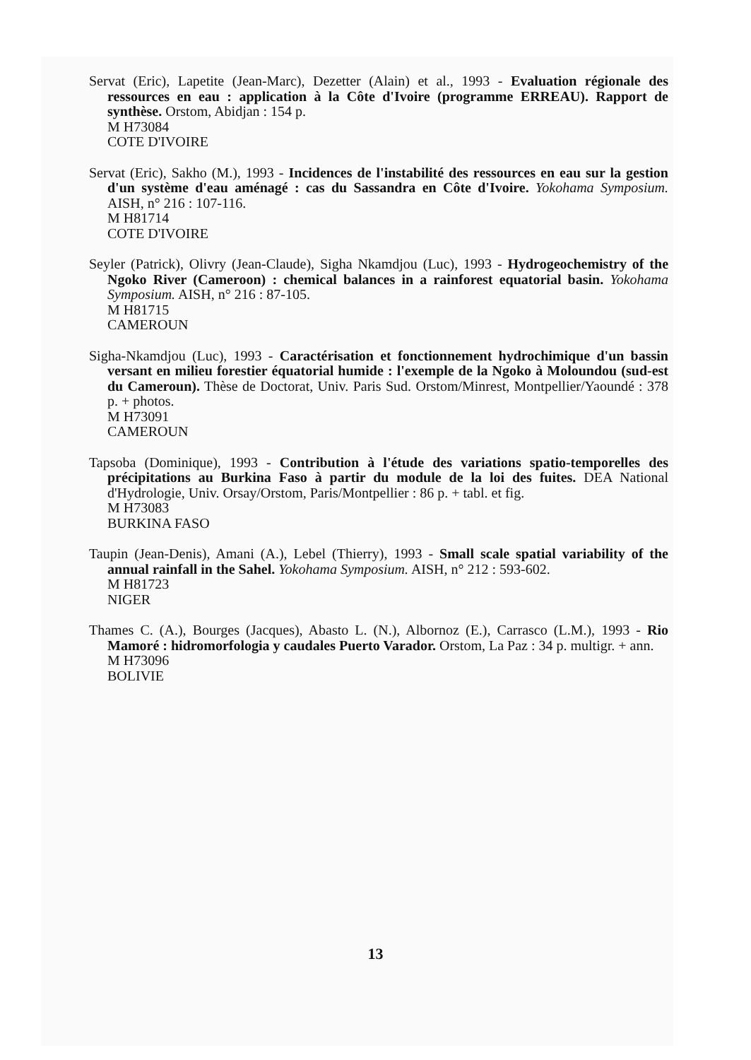Servat (Eric), Lapetite (Jean-Marc), Dezetter (Alain) et al., 1993 - Evaluation régionale des ressources en eau : application à la Côte d'Ivoire (programme ERREAU). Rapport de synthèse. Orstom, Abidjan : 154 p.
M H73084
COTE D'IVOIRE
Servat (Eric), Sakho (M.), 1993 - Incidences de l'instabilité des ressources en eau sur la gestion d'un système d'eau aménagé : cas du Sassandra en Côte d'Ivoire. Yokohama Symposium. AISH, n° 216 : 107-116.
M H81714
COTE D'IVOIRE
Seyler (Patrick), Olivry (Jean-Claude), Sigha Nkamdjou (Luc), 1993 - Hydrogeochemistry of the Ngoko River (Cameroon) : chemical balances in a rainforest equatorial basin. Yokohama Symposium. AISH, n° 216 : 87-105.
M H81715
CAMEROUN
Sigha-Nkamdjou (Luc), 1993 - Caractérisation et fonctionnement hydrochimique d'un bassin versant en milieu forestier équatorial humide : l'exemple de la Ngoko à Moloundou (sud-est du Cameroun). Thèse de Doctorat, Univ. Paris Sud. Orstom/Minrest, Montpellier/Yaoundé : 378 p. + photos.
M H73091
CAMEROUN
Tapsoba (Dominique), 1993 - Contribution à l'étude des variations spatio-temporelles des précipitations au Burkina Faso à partir du module de la loi des fuites. DEA National d'Hydrologie, Univ. Orsay/Orstom, Paris/Montpellier : 86 p. + tabl. et fig.
M H73083
BURKINA FASO
Taupin (Jean-Denis), Amani (A.), Lebel (Thierry), 1993 - Small scale spatial variability of the annual rainfall in the Sahel. Yokohama Symposium. AISH, n° 212 : 593-602.
M H81723
NIGER
Thames C. (A.), Bourges (Jacques), Abasto L. (N.), Albornoz (E.), Carrasco (L.M.), 1993 - Rio Mamoré : hidromorfologia y caudales Puerto Varador. Orstom, La Paz : 34 p. multigr. + ann.
M H73096
BOLIVIE
13